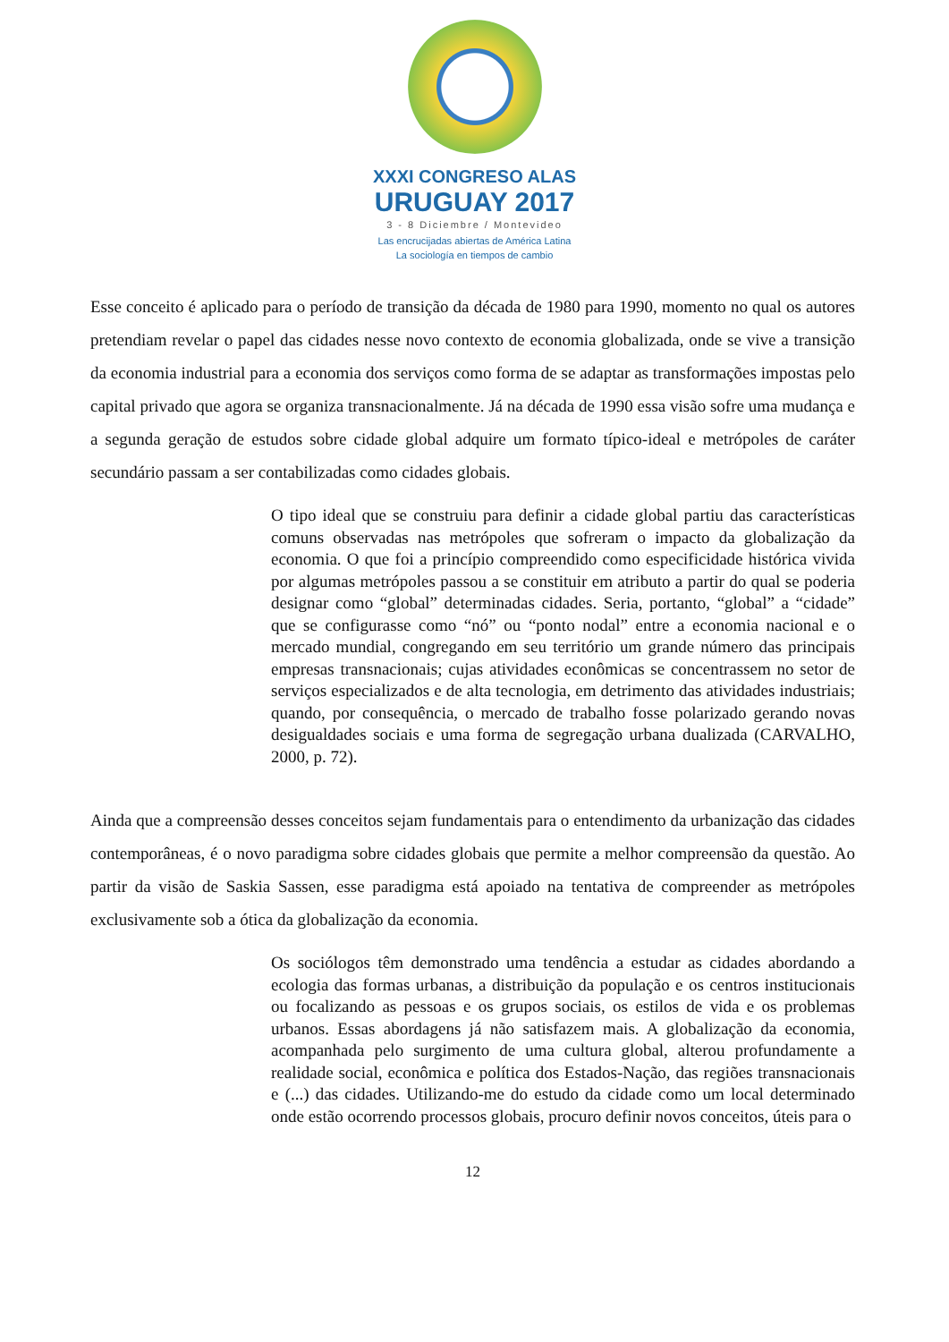XXXI CONGRESO ALAS
URUGUAY 2017
3 - 8 Diciembre / Montevideo
Las encrucijadas abiertas de América Latina
La sociología en tiempos de cambio
Esse conceito é aplicado para o período de transição da década de 1980 para 1990, momento no qual os autores pretendiam revelar o papel das cidades nesse novo contexto de economia globalizada, onde se vive a transição da economia industrial para a economia dos serviços como forma de se adaptar as transformações impostas pelo capital privado que agora se organiza transnacionalmente. Já na década de 1990 essa visão sofre uma mudança e a segunda geração de estudos sobre cidade global adquire um formato típico-ideal e metrópoles de caráter secundário passam a ser contabilizadas como cidades globais.
O tipo ideal que se construiu para definir a cidade global partiu das características comuns observadas nas metrópoles que sofreram o impacto da globalização da economia. O que foi a princípio compreendido como especificidade histórica vivida por algumas metrópoles passou a se constituir em atributo a partir do qual se poderia designar como “global” determinadas cidades. Seria, portanto, “global” a “cidade” que se configurasse como “nó” ou “ponto nodal” entre a economia nacional e o mercado mundial, congregando em seu território um grande número das principais empresas transnacionais; cujas atividades econômicas se concentrassem no setor de serviços especializados e de alta tecnologia, em detrimento das atividades industriais; quando, por consequência, o mercado de trabalho fosse polarizado gerando novas desigualdades sociais e uma forma de segregação urbana dualizada (CARVALHO, 2000, p. 72).
Ainda que a compreensão desses conceitos sejam fundamentais para o entendimento da urbanização das cidades contemporâneas, é o novo paradigma sobre cidades globais que permite a melhor compreensão da questão. Ao partir da visão de Saskia Sassen, esse paradigma está apoiado na tentativa de compreender as metrópoles exclusivamente sob a ótica da globalização da economia.
Os sociólogos têm demonstrado uma tendência a estudar as cidades abordando a ecologia das formas urbanas, a distribuição da população e os centros institucionais ou focalizando as pessoas e os grupos sociais, os estilos de vida e os problemas urbanos. Essas abordagens já não satisfazem mais. A globalização da economia, acompanhada pelo surgimento de uma cultura global, alterou profundamente a realidade social, econômica e política dos Estados-Nação, das regiões transnacionais e (...) das cidades. Utilizando-me do estudo da cidade como um local determinado onde estão ocorrendo processos globais, procuro definir novos conceitos, úteis para o
12